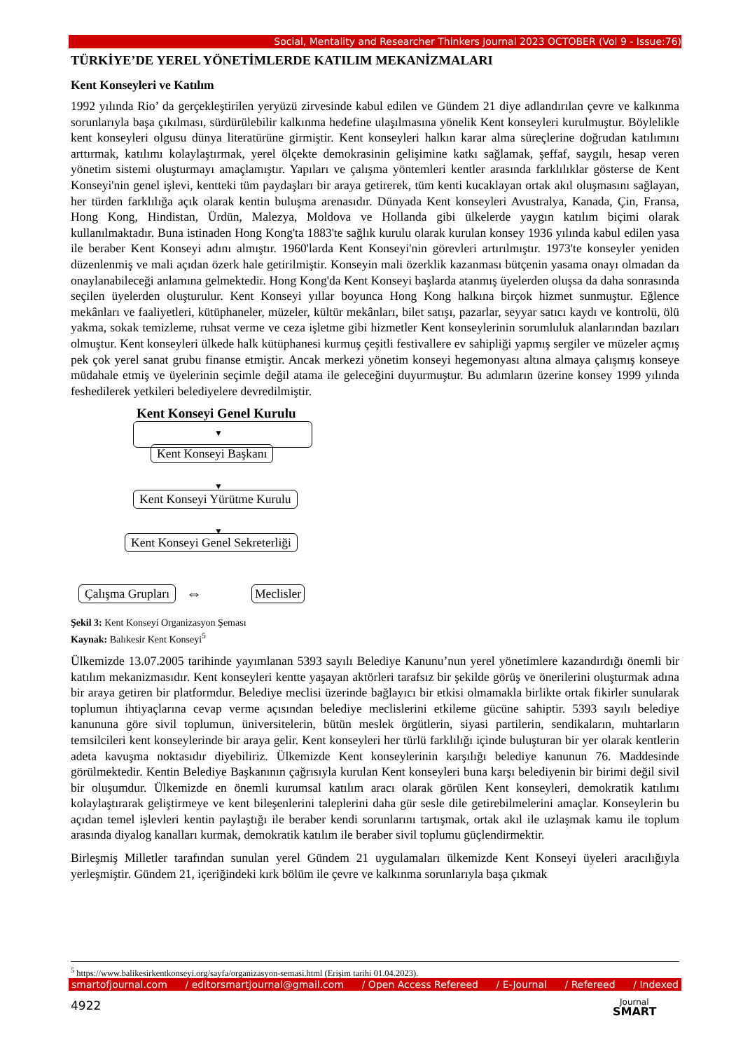Social, Mentality and Researcher Thinkers Journal 2023 OCTOBER (Vol 9 - Issue:76)
TÜRKİYE’DE YEREL YÖNETİMLERDE KATILIM MEKANİZMALARI
Kent Konseyleri ve Katılım
1992 yılında Rio’ da gerçekleştirilen yeryüzü zirvesinde kabul edilen ve Gündem 21 diye adlandırılan çevre ve kalkınma sorunlarıyla başa çıkılması, sürdürülebilir kalkınma hedefine ulaşılmasına yönelik Kent konseyleri kurulmuştur. Böylelikle kent konseyleri olgusu dünya literatürüne girmiştir. Kent konseyleri halkın karar alma süreçlerine doğrudan katılımını arttırmak, katılımı kolaylaştırmak, yerel ölçekte demokrasinin gelişimine katkı sağlamak, şeffaf, saygılı, hesap veren yönetim sistemi oluşturmayı amaçlamıştır. Yapıları ve çalışma yöntemleri kentler arasında farklılıklar gösterse de Kent Konseyi'nin genel işlevi, kentteki tüm paydaşları bir araya getirerek, tüm kenti kucaklayan ortak akıl oluşmasını sağlayan, her türden farklılığa açık olarak kentin buluşma arenasıdır. Dünyada Kent konseyleri Avustralya, Kanada, Çin, Fransa, Hong Kong, Hindistan, Ürdün, Malezya, Moldova ve Hollanda gibi ülkelerde yaygın katılım biçimi olarak kullanılmaktadır. Buna istinaden Hong Kong'ta 1883'te sağlık kurulu olarak kurulan konsey 1936 yılında kabul edilen yasa ile beraber Kent Konseyi adını almıştır. 1960'larda Kent Konseyi'nin görevleri artırılmıştır. 1973'te konseyler yeniden düzenlenmiş ve mali açıdan özerk hale getirilmiştir. Konseyin mali özerklik kazanması bütçenin yasama onayı olmadan da onaylanabileceği anlamına gelmektedir. Hong Kong'da Kent Konseyi başlarda atanmış üyelerden oluşsa da daha sonrasında seçilen üyelerden oluşturulur. Kent Konseyi yıllar boyunca Hong Kong halkına birçok hizmet sunmuştur. Eğlence mekânları ve faaliyetleri, kütüphaneler, müzeler, kültür mekânları, bilet satışı, pazarlar, seyyar satıcı kaydı ve kontrolü, ölü yakma, sokak temizleme, ruhsat verme ve ceza işletme gibi hizmetler Kent konseylerinin sorumluluk alanlarından bazıları olmuştur. Kent konseyleri ülkede halk kütüphanesi kurmuş çeşitli festivallere ev sahipliği yapmış sergiler ve müzeler açmış pek çok yerel sanat grubu finanse etmiştir. Ancak merkezi yönetim konseyi hegemonyası altına almaya çalışmış konseye müdahale etmiş ve üyelerinin seçimle değil atama ile geleceğini duyurmuştur. Bu adımların üzerine konsey 1999 yılında feshedilerek yetkileri belediyelere devredilmiştir.
Kent Konseyi Genel Kurulu
▼
Kent Konseyi Başkanı
▼
Kent Konseyi Yürütme Kurulu
▼
Kent Konseyi Genel Sekreterliği
Çalışma Grupları ⇔ Meclisler
Şekil 3: Kent Konseyi Organizasyon Şeması
Kaynak: Balıkesir Kent Konseyi<sup>5</sup>
Ülkemizde 13.07.2005 tarihinde yayımlanan 5393 sayılı Belediye Kanunu’nun yerel yönetimlere kazandırdığı önemli bir katılım mekanizmasıdır. Kent konseyleri kentte yaşayan aktörleri tarafsız bir şekilde görüş ve önerilerini oluşturmak adına bir araya getiren bir platformdur. Belediye meclisi üzerinde bağlayıcı bir etkisi olmamakla birlikte ortak fikirler sunularak toplumun ihtiyaçlarına cevap verme açısından belediye meclislerini etkileme gücüne sahiptir. 5393 sayılı belediye kanununa göre sivil toplumun, üniversitelerin, bütün meslek örgütlerin, siyasi partilerin, sendikaların, muhtarların temsilcileri kent konseylerinde bir araya gelir. Kent konseyleri her türlü farklılığı içinde buluşturan bir yer olarak kentlerin adeta kavuşma noktasıdır diyebiliriz. Ülkemizde Kent konseylerinin karşılığı belediye kanunun 76. Maddesinde görülmektedir. Kentin Belediye Başkanının çağrısıyla kurulan Kent konseyleri buna karşı belediyenin bir birimi değil sivil bir oluşumdur. Ülkemizde en önemli kurumsal katılım aracı olarak görülen Kent konseyleri, demokratik katılımı kolaylaştırarak geliştirmeye ve kent bileşenlerini taleplerini daha gür sesle dile getirebilmelerini amaçlar. Konseylerin bu açıdan temel işlevleri kentin paylaştığı ile beraber kendi sorunlarını tartışmak, ortak akıl ile uzlaşmak kamu ile toplum arasında diyalog kanalları kurmak, demokratik katılım ile beraber sivil toplumu güçlendirmektir.
Birleşmiş Milletler tarafından sunulan yerel Gündem 21 uygulamaları ülkemizde Kent Konseyi üyeleri aracılığıyla yerleşmiştir. Gündem 21, içeriğindeki kırk bölüm ile çevre ve kalkınma sorunlarıyla başa çıkmak
<sup>5</sup> https://www.balikesirkentkonseyi.org/sayfa/organizasyon-semasi.html (Erişim tarihi 01.04.2023).
smartofjournal.com / editorsmartjournal@gmail.com / Open Access Refereed / E-Journal / Refereed / Indexed
4922
Journal
SMART